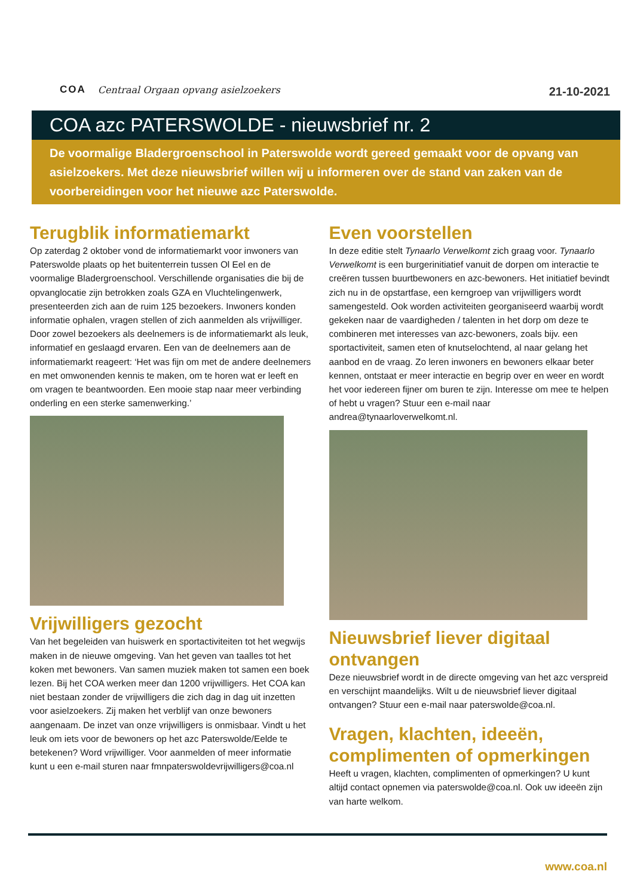COA Centraal Orgaan opvang asielzoekers
21-10-2021
COA azc PATERSWOLDE - nieuwsbrief nr. 2
De voormalige Bladergroenschool in Paterswolde wordt gereed gemaakt voor de opvang van asielzoekers. Met deze nieuwsbrief willen wij u informeren over de stand van zaken van de voorbereidingen voor het nieuwe azc Paterswolde.
Terugblik informatiemarkt
Op zaterdag 2 oktober vond de informatiemarkt voor inwoners van Paterswolde plaats op het buitenterrein tussen Ol Eel en de voormalige Bladergroenschool. Verschillende organisaties die bij de opvanglocatie zijn betrokken zoals GZA en Vluchtelingenwerk, presenteerden zich aan de ruim 125 bezoekers. Inwoners konden informatie ophalen, vragen stellen of zich aanmelden als vrijwilliger. Door zowel bezoekers als deelnemers is de informatiemarkt als leuk, informatief en geslaagd ervaren. Een van de deelnemers aan de informatiemarkt reageert: ‘Het was fijn om met de andere deelnemers en met omwonenden kennis te maken, om te horen wat er leeft en om vragen te beantwoorden. Een mooie stap naar meer verbinding onderling en een sterke samenwerking.’
Vrijwilligers gezocht
Van het begeleiden van huiswerk en sportactiviteiten tot het wegwijs maken in de nieuwe omgeving. Van het geven van taalles tot het koken met bewoners. Van samen muziek maken tot samen een boek lezen. Bij het COA werken meer dan 1200 vrijwilligers. Het COA kan niet bestaan zonder de vrijwilligers die zich dag in dag uit inzetten voor asielzoekers. Zij maken het verblijf van onze bewoners aangenaam. De inzet van onze vrijwilligers is onmisbaar. Vindt u het leuk om iets voor de bewoners op het azc Paterswolde/Eelde te betekenen? Word vrijwilliger. Voor aanmelden of meer informatie kunt u een e-mail sturen naar fmnpaterswoldevrijwilligers@coa.nl
Even voorstellen
In deze editie stelt Tynaarlo Verwelkomt zich graag voor. Tynaarlo Verwelkomt is een burgerinitiatief vanuit de dorpen om interactie te creëren tussen buurtbewoners en azc-bewoners. Het initiatief bevindt zich nu in de opstartfase, een kerngroep van vrijwilligers wordt samengesteld. Ook worden activiteiten georganiseerd waarbij wordt gekeken naar de vaardigheden / talenten in het dorp om deze te combineren met interesses van azc-bewoners, zoals bijv. een sportactiviteit, samen eten of knutselochtend, al naar gelang het aanbod en de vraag. Zo leren inwoners en bewoners elkaar beter kennen, ontstaat er meer interactie en begrip over en weer en wordt het voor iedereen fijner om buren te zijn. Interesse om mee te helpen of hebt u vragen? Stuur een e-mail naar andrea@tynaarloverwelkomt.nl.
Nieuwsbrief liever digitaal ontvangen
Deze nieuwsbrief wordt in de directe omgeving van het azc verspreid en verschijnt maandelijks. Wilt u de nieuwsbrief liever digitaal ontvangen? Stuur een e-mail naar paterswolde@coa.nl.
Vragen, klachten, ideeën, complimenten of opmerkingen
Heeft u vragen, klachten, complimenten of opmerkingen? U kunt altijd contact opnemen via paterswolde@coa.nl. Ook uw ideeën zijn van harte welkom.
www.coa.nl